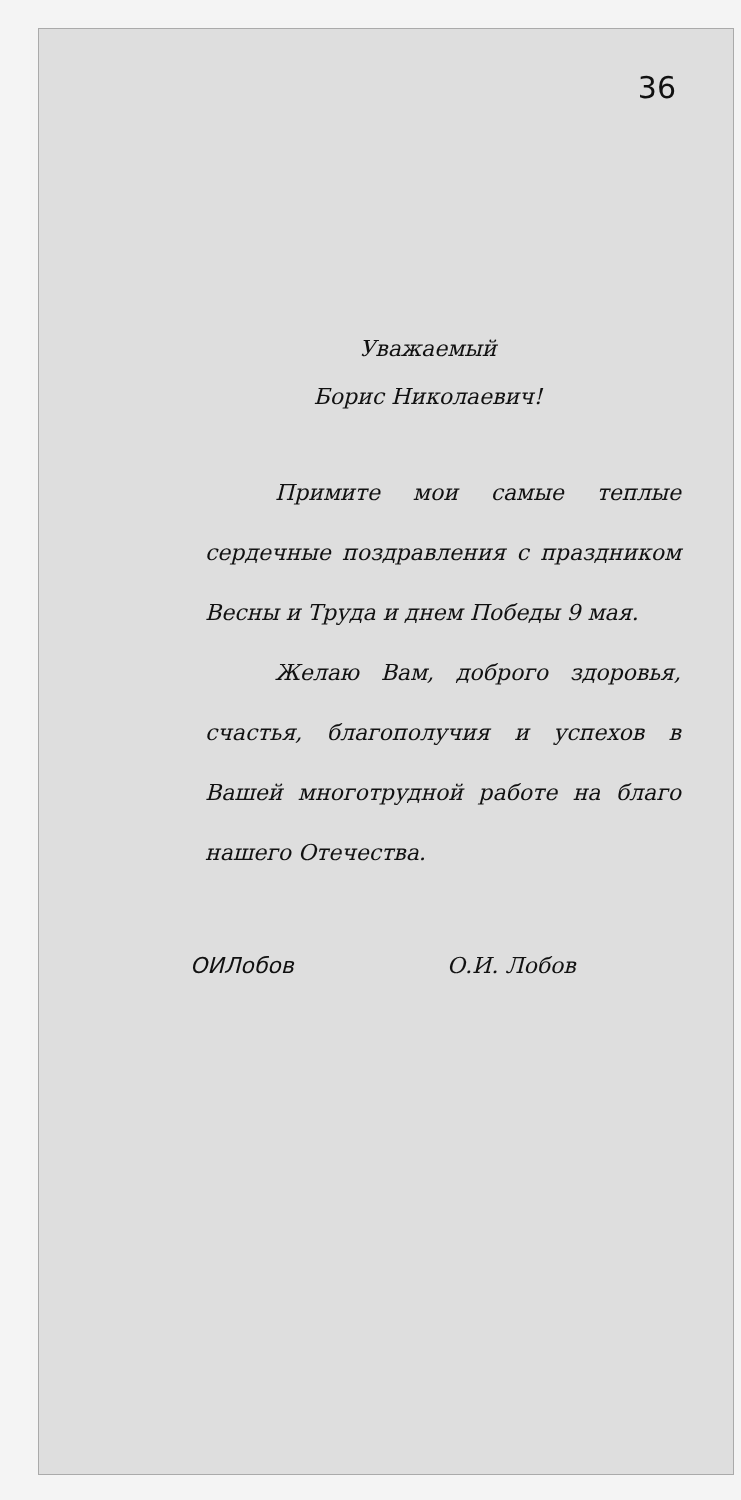36
Уважаемый
Борис Николаевич!
Примите мои самые теплые сердечные поздравления с праздником Весны и Труда и днем Победы 9 мая.
Желаю Вам, доброго здоровья, счастья, благополучия и успехов в Вашей многотрудной работе на благо нашего Отечества.
ОИЛобов О.И. Лобов